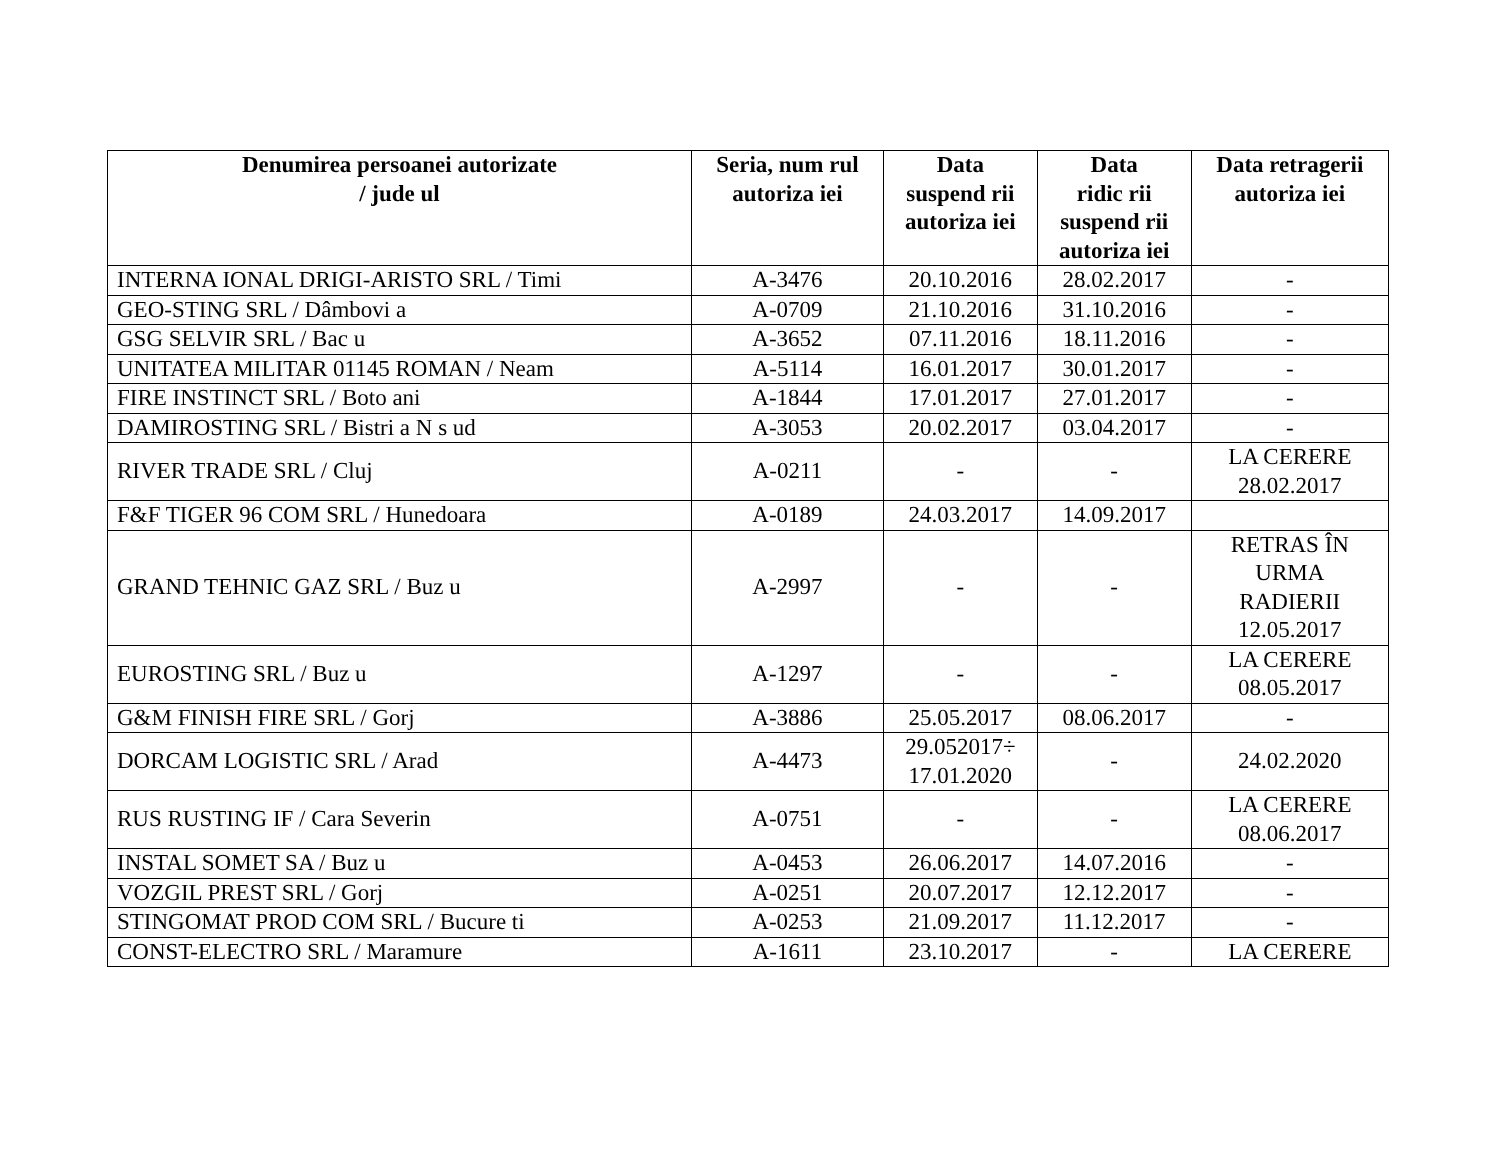| Denumirea persoanei autorizate / jude ul | Seria, num rul autoriza iei | Data suspend rii autoriza iei | Data ridic rii suspend rii autoriza iei | Data retragerii autoriza iei |
| --- | --- | --- | --- | --- |
| INTERNA IONAL DRIGI-ARISTO SRL / Timi | A-3476 | 20.10.2016 | 28.02.2017 | - |
| GEO-STING SRL / Dâmbovi a | A-0709 | 21.10.2016 | 31.10.2016 | - |
| GSG SELVIR SRL / Bac u | A-3652 | 07.11.2016 | 18.11.2016 | - |
| UNITATEA MILITAR 01145 ROMAN / Neam | A-5114 | 16.01.2017 | 30.01.2017 | - |
| FIRE INSTINCT SRL / Boto ani | A-1844 | 17.01.2017 | 27.01.2017 | - |
| DAMIROSTING SRL / Bistri a N s ud | A-3053 | 20.02.2017 | 03.04.2017 | - |
| RIVER TRADE SRL / Cluj | A-0211 | - | - | LA CERERE 28.02.2017 |
| F&F TIGER 96 COM SRL / Hunedoara | A-0189 | 24.03.2017 | 14.09.2017 | |
| GRAND TEHNIC GAZ SRL / Buz u | A-2997 | - | - | RETRAS ÎN URMA RADIERII 12.05.2017 |
| EUROSTING SRL / Buz u | A-1297 | - | - | LA CERERE 08.05.2017 |
| G&M FINISH FIRE SRL / Gorj | A-3886 | 25.05.2017 | 08.06.2017 | - |
| DORCAM LOGISTIC SRL / Arad | A-4473 | 29.052017÷ 17.01.2020 | - | 24.02.2020 |
| RUS RUSTING IF / Cara Severin | A-0751 | - | - | LA CERERE 08.06.2017 |
| INSTAL SOMET SA / Buz u | A-0453 | 26.06.2017 | 14.07.2016 | - |
| VOZGIL PREST SRL / Gorj | A-0251 | 20.07.2017 | 12.12.2017 | - |
| STINGOMAT PROD COM SRL / Bucure ti | A-0253 | 21.09.2017 | 11.12.2017 | - |
| CONST-ELECTRO SRL / Maramure | A-1611 | 23.10.2017 | - | LA CERERE |